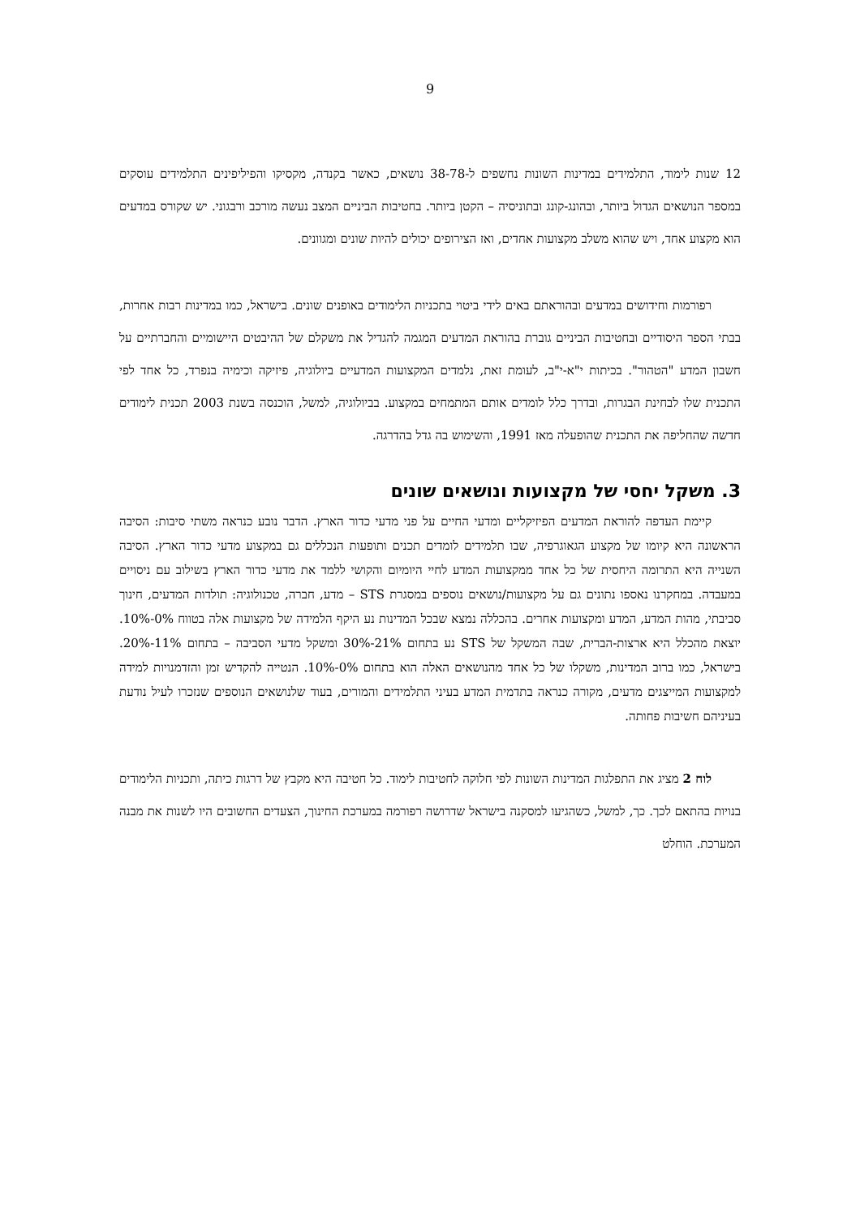9
12 שנות לימוד, התלמידים במדינות השונות נחשפים ל-38-78 נושאים, כאשר בקנדה, מקסיקו והפיליפינים התלמידים עוסקים במספר הנושאים הגדול ביותר, ובהונג-קונג ובתוניסיה – הקטן ביותר. בחטיבות הביניים המצב נעשה מורכב ורבגוני. יש שקורס במדעים הוא מקצוע אחד, ויש שהוא משלב מקצועות אחדים, ואז הצירופים יכולים להיות שונים ומגוונים.
רפורמות וחידושים במדעים ובהוראתם באים לידי ביטוי בתכניות הלימודים באופנים שונים. בישראל, כמו במדינות רבות אחרות, בבתי הספר היסודיים ובחטיבות הביניים גוברת בהוראת המדעים המגמה להגדיל את משקלם של ההיבטים היישומיים והחברתיים על חשבון המדע "הטהור". בכיתות י"א-י"ב, לעומת זאת, נלמדים המקצועות המדעיים ביולוגיה, פיזיקה וכימיה בנפרד, כל אחד לפי התכנית שלו לבחינת הבגרות, ובדרך כלל לומדים אותם המתמחים במקצוע. בביולוגיה, למשל, הוכנסה בשנת 2003 תכנית לימודים חדשה שהחליפה את התכנית שהופעלה מאז 1991, והשימוש בה גדל בהדרגה.
3. משקל יחסי של מקצועות ונושאים שונים
קיימת העדפה להוראת המדעים הפיזיקליים ומדעי החיים על פני מדעי כדור הארץ. הדבר נובע כנראה משתי סיבות: הסיבה הראשונה היא קיומו של מקצוע הגאוגרפיה, שבו תלמידים לומדים תכנים ותופעות הנכללים גם במקצוע מדעי כדור הארץ. הסיבה השנייה היא התרומה היחסית של כל אחד ממקצועות המדע לחיי היומיום והקושי ללמד את מדעי כדור הארץ בשילוב עם ניסויים במעבדה. במחקרנו נאספו נתונים גם על מקצועות/נושאים נוספים במסגרת STS – מדע, חברה, טכנולוגיה: תולדות המדעים, חינוך סביבתי, מהות המדע, המדע ומקצועות אחרים. בהכללה נמצא שבכל המדינות נע היקף הלמידה של מקצועות אלה בטווח 0%-10%. יוצאת מהכלל היא ארצות-הברית, שבה המשקל של STS נע בתחום 21%-30% ומשקל מדעי הסביבה – בתחום 11%-20%. בישראל, כמו ברוב המדינות, משקלו של כל אחד מהנושאים האלה הוא בתחום 0%-10%. הנטייה להקדיש זמן והזדמנויות למידה למקצועות המייצגים מדעים, מקורה כנראה בתדמית המדע בעיני התלמידים והמורים, בעוד שלנושאים הנוספים שנזכרו לעיל נודעת בעיניהם חשיבות פחותה.
לוח 2 מציג את התפלגות המדינות השונות לפי חלוקה לחטיבות לימוד. כל חטיבה היא מקבץ של דרגות כיתה, ותכניות הלימודים בנויות בהתאם לכך. כך, למשל, כשהגיעו למסקנה בישראל שדרושה רפורמה במערכת החינוך, הצעדים החשובים היו לשנות את מבנה המערכת. הוחלט